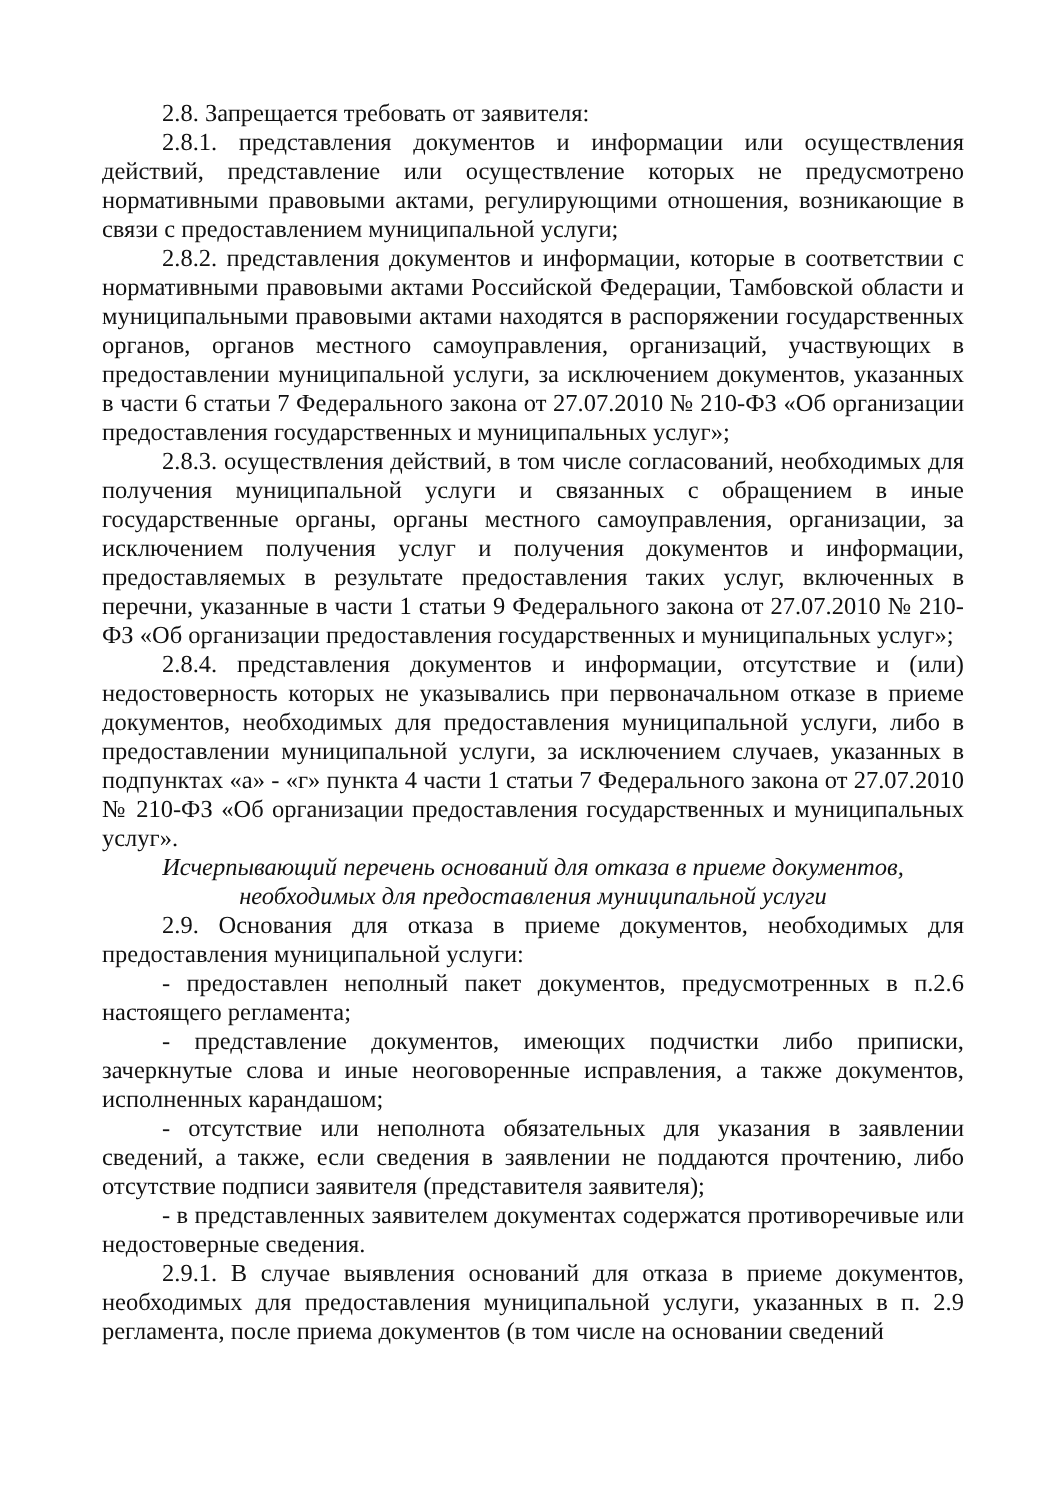2.8. Запрещается требовать от заявителя:
2.8.1. представления документов и информации или осуществления действий, представление или осуществление которых не предусмотрено нормативными правовыми актами, регулирующими отношения, возникающие в связи с предоставлением муниципальной услуги;
2.8.2. представления документов и информации, которые в соответствии с нормативными правовыми актами Российской Федерации, Тамбовской области и муниципальными правовыми актами находятся в распоряжении государственных органов, органов местного самоуправления, организаций, участвующих в предоставлении муниципальной услуги, за исключением документов, указанных в части 6 статьи 7 Федерального закона от 27.07.2010 № 210-ФЗ «Об организации предоставления государственных и муниципальных услуг»;
2.8.3. осуществления действий, в том числе согласований, необходимых для получения муниципальной услуги и связанных с обращением в иные государственные органы, органы местного самоуправления, организации, за исключением получения услуг и получения документов и информации, предоставляемых в результате предоставления таких услуг, включенных в перечни, указанные в части 1 статьи 9 Федерального закона от 27.07.2010 № 210-ФЗ «Об организации предоставления государственных и муниципальных услуг»;
2.8.4. представления документов и информации, отсутствие и (или) недостоверность которых не указывались при первоначальном отказе в приеме документов, необходимых для предоставления муниципальной услуги, либо в предоставлении муниципальной услуги, за исключением случаев, указанных в подпунктах «а» - «г» пункта 4 части 1 статьи 7 Федерального закона от 27.07.2010 № 210-ФЗ «Об организации предоставления государственных и муниципальных услуг».
Исчерпывающий перечень оснований для отказа в приеме документов,
необходимых для предоставления муниципальной услуги
2.9. Основания для отказа в приеме документов, необходимых для предоставления муниципальной услуги:
- предоставлен неполный пакет документов, предусмотренных в п.2.6 настоящего регламента;
- представление документов, имеющих подчистки либо приписки, зачеркнутые слова и иные неоговоренные исправления, а также документов, исполненных карандашом;
- отсутствие или неполнота обязательных для указания в заявлении сведений, а также, если сведения в заявлении не поддаются прочтению, либо отсутствие подписи заявителя (представителя заявителя);
- в представленных заявителем документах содержатся противоречивые или недостоверные сведения.
2.9.1. В случае выявления оснований для отказа в приеме документов, необходимых для предоставления муниципальной услуги, указанных в п. 2.9 регламента, после приема документов (в том числе на основании сведений